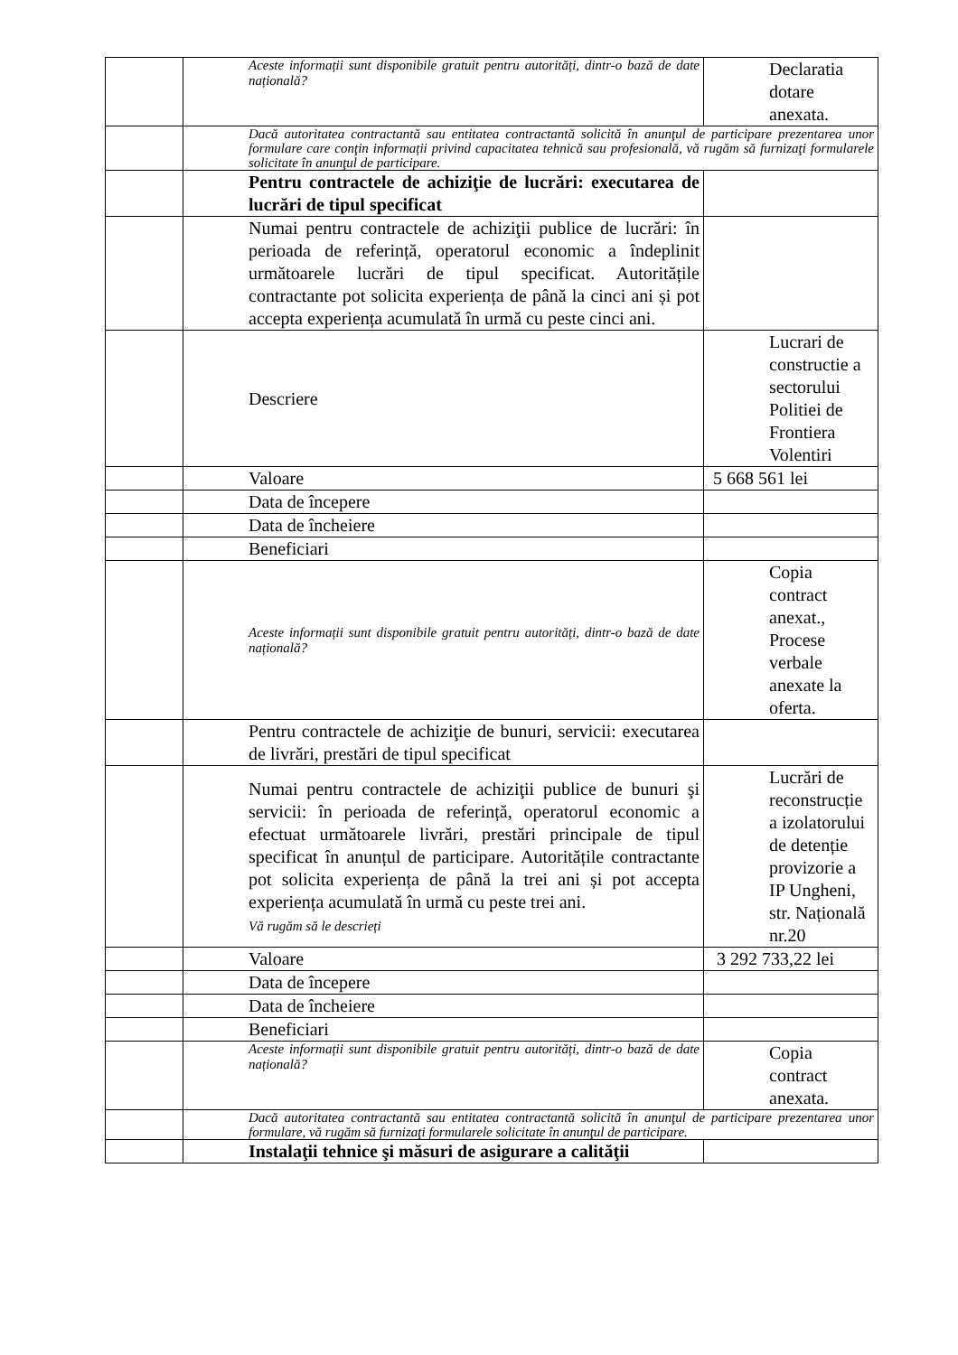| | | Aceste informații sunt disponibile gratuit pentru autorități, dintr-o bază de date națională? | Declaratia dotare anexata. |
| | | Dacă autoritatea contractantă sau entitatea contractantă solicită în anunţul de participare prezentarea unor formulare care conţin informații privind capacitatea tehnică sau profesională, vă rugăm să furnizaţi formularele solicitate în anunţul de participare. | |
| | | Pentru contractele de achiziţie de lucrări: executarea de lucrări de tipul specificat | |
| | | Numai pentru contractele de achiziţii publice de lucrări: în perioada de referință, operatorul economic a îndeplinit următoarele lucrări de tipul specificat. Autoritățile contractante pot solicita experiența de până la cinci ani și pot accepta experiența acumulată în urmă cu peste cinci ani. | |
| | | Descriere | Lucrari de constructie a sectorului Politiei de Frontiera Volentiri |
| | | Valoare | 5 668 561 lei |
| | | Data de începere | |
| | | Data de încheiere | |
| | | Beneficiari | |
| | | Aceste informații sunt disponibile gratuit pentru autorități, dintr-o bază de date națională? | Copia contract anexat., Procese verbale anexate la oferta. |
| | | Pentru contractele de achiziţie de bunuri, servicii: executarea de livrări, prestări de tipul specificat | |
| | | Numai pentru contractele de achiziţii publice de bunuri şi servicii: în perioada de referință, operatorul economic a efectuat următoarele livrări, prestări principale de tipul specificat în anunțul de participare. Autoritățile contractante pot solicita experiența de până la trei ani și pot accepta experiența acumulată în urmă cu peste trei ani. Vă rugăm să le descrieți | Lucrări de reconstrucție a izolatorului de detenție provizorie a IP Ungheni, str. Națională nr.20 |
| | | Valoare | 3 292 733,22 lei |
| | | Data de începere | |
| | | Data de încheiere | |
| | | Beneficiari | |
| | | Aceste informații sunt disponibile gratuit pentru autorități, dintr-o bază de date națională? | Copia contract anexata. |
| | | Dacă autoritatea contractantă sau entitatea contractantă solicită în anunţul de participare prezentarea unor formulare, vă rugăm să furnizaţi formularele solicitate în anunţul de participare. | |
| | | Instalaţii tehnice şi măsuri de asigurare a calităţii | |